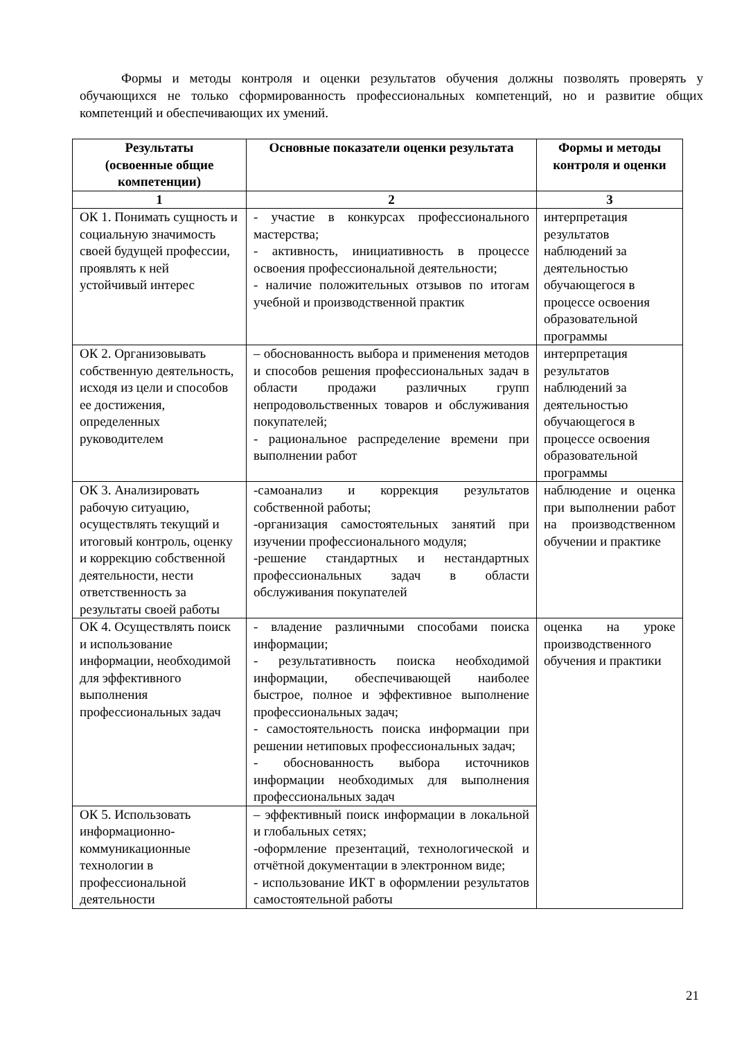Формы и методы контроля и оценки результатов обучения должны позволять проверять у обучающихся не только сформированность профессиональных компетенций, но и развитие общих компетенций и обеспечивающих их умений.
| Результаты (освоенные общие компетенции) | Основные показатели оценки результата | Формы и методы контроля и оценки |
| --- | --- | --- |
| 1 | 2 | 3 |
| ОК 1. Понимать сущность и социальную значимость своей будущей профессии, проявлять к ней устойчивый интерес | - участие в конкурсах профессионального мастерства; - активность, инициативность в процессе освоения профессиональной деятельности; - наличие положительных отзывов по итогам учебной и производственной практик | интерпретация результатов наблюдений за деятельностью обучающегося в процессе освоения образовательной программы |
| ОК 2. Организовывать собственную деятельность, исходя из цели и способов ее достижения, определенных руководителем | – обоснованность выбора и применения методов и способов решения профессиональных задач в области продажи различных групп непродовольственных товаров и обслуживания покупателей; - рациональное распределение времени при выполнении работ | интерпретация результатов наблюдений за деятельностью обучающегося в процессе освоения образовательной программы |
| ОК 3. Анализировать рабочую ситуацию, осуществлять текущий и итоговый контроль, оценку и коррекцию собственной деятельности, нести ответственность за результаты своей работы | -самоанализ и коррекция результатов собственной работы; -организация самостоятельных занятий при изучении профессионального модуля; -решение стандартных и нестандартных профессиональных задач в области обслуживания покупателей | наблюдение и оценка при выполнении работ на производственном обучении и практике |
| ОК 4. Осуществлять поиск и использование информации, необходимой для эффективного выполнения профессиональных задач | - владение различными способами поиска информации; - результативность поиска необходимой информации, обеспечивающей наиболее быстрое, полное и эффективное выполнение профессиональных задач; - самостоятельность поиска информации при решении нетиповых профессиональных задач; - обоснованность выбора источников информации необходимых для выполнения профессиональных задач | оценка на уроке производственного обучения и практики |
| ОК 5. Использовать информационно-коммуникационные технологии в профессиональной деятельности | – эффективный поиск информации в локальной и глобальных сетях; -оформление презентаций, технологической и отчётной документации в электронном виде; - использование ИКТ в оформлении результатов самостоятельной работы | |
21